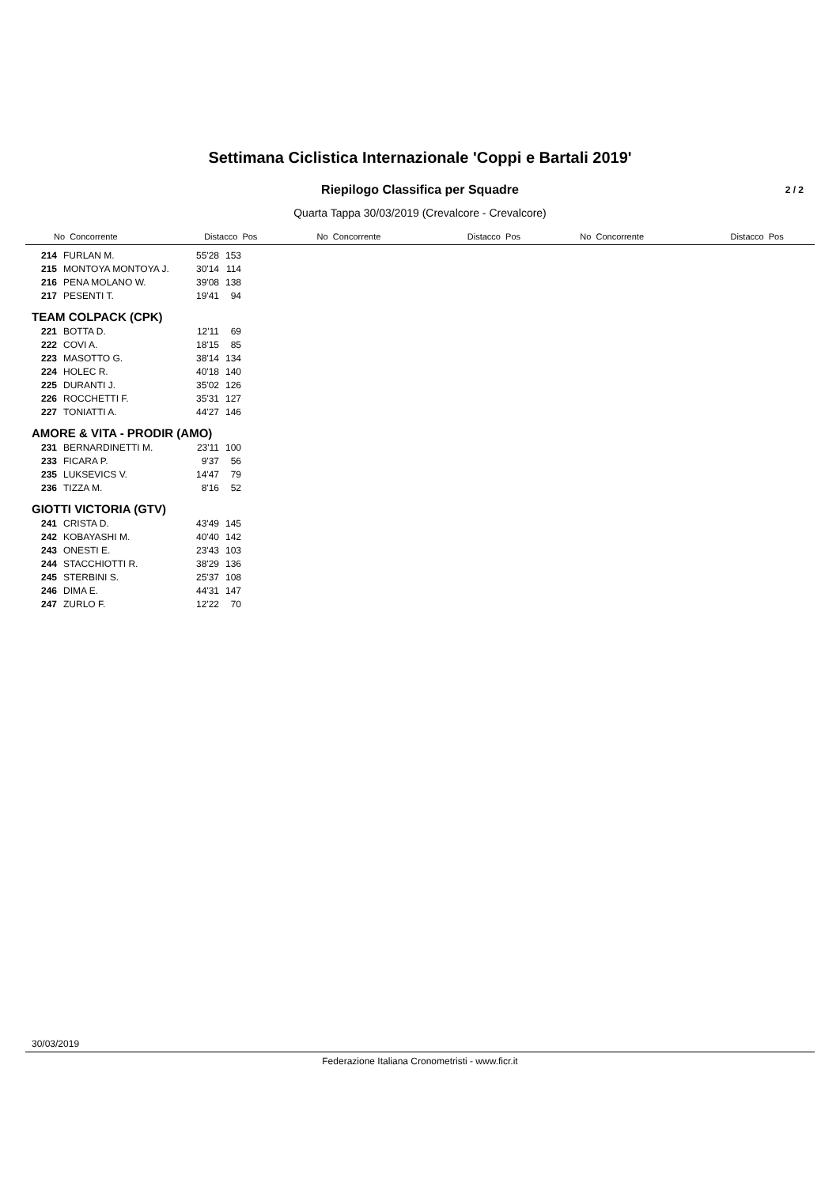Settimana Ciclistica Internazionale 'Coppi e Bartali 2019'
Riepilogo Classifica per Squadre 2 / 2
Quarta Tappa 30/03/2019 (Crevalcore - Crevalcore)
No Concorrente Distacco Pos No Concorrente Distacco Pos No Concorrente Distacco Pos
| 214 | FURLAN M. | 55'28 | 153 |
| 215 | MONTOYA MONTOYA J. | 30'14 | 114 |
| 216 | PENA MOLANO W. | 39'08 | 138 |
| 217 | PESENTI T. | 19'41 | 94 |
| TEAM COLPACK (CPK) | | | |
| 221 | BOTTA D. | 12'11 | 69 |
| 222 | COVI A. | 18'15 | 85 |
| 223 | MASOTTO G. | 38'14 | 134 |
| 224 | HOLEC R. | 40'18 | 140 |
| 225 | DURANTI J. | 35'02 | 126 |
| 226 | ROCCHETTI F. | 35'31 | 127 |
| 227 | TONIATTI A. | 44'27 | 146 |
| AMORE & VITA - PRODIR (AMO) | | | |
| 231 | BERNARDINETTI M. | 23'11 | 100 |
| 233 | FICARA P. | 9'37 | 56 |
| 235 | LUKSEVICS V. | 14'47 | 79 |
| 236 | TIZZA M. | 8'16 | 52 |
| GIOTTI VICTORIA (GTV) | | | |
| 241 | CRISTA D. | 43'49 | 145 |
| 242 | KOBAYASHI M. | 40'40 | 142 |
| 243 | ONESTI E. | 23'43 | 103 |
| 244 | STACCHIOTTI R. | 38'29 | 136 |
| 245 | STERBINI S. | 25'37 | 108 |
| 246 | DIMA E. | 44'31 | 147 |
| 247 | ZURLO F. | 12'22 | 70 |
30/03/2019
Federazione Italiana Cronometristi - www.ficr.it